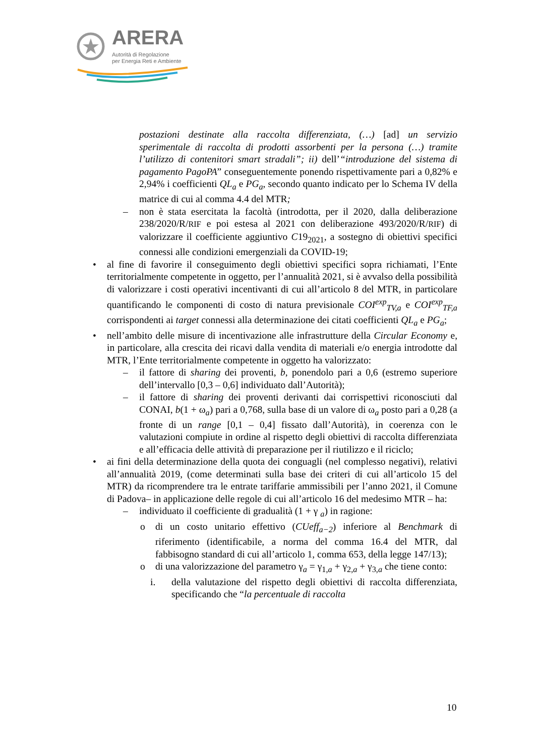ARERA
Autorità di Regolazione
per Energia Reti e Ambiente
postazioni destinate alla raccolta differenziata, (…) [ad] un servizio sperimentale di raccolta di prodotti assorbenti per la persona (…) tramite l’utilizzo di contenitori smart stradali”; ii) dell’“introduzione del sistema di pagamento PagoPA” conseguentemente ponendo rispettivamente pari a 0,82% e 2,94% i coefficienti QL<sub>a</sub> e PG<sub>a</sub>, secondo quanto indicato per lo Schema IV della matrice di cui al comma 4.4 del MTR;
– non è stata esercitata la facoltà (introdotta, per il 2020, dalla deliberazione 238/2020/R/RIF e poi estesa al 2021 con deliberazione 493/2020/R/RIF) di valorizzare il coefficiente aggiuntivo C19<sub>2021</sub>, a sostegno di obiettivi specifici connessi alle condizioni emergenziali da COVID-19;
• al fine di favorire il conseguimento degli obiettivi specifici sopra richiamati, l’Ente territorialmente competente in oggetto, per l’annualità 2021, si è avvalso della possibilità di valorizzare i costi operativi incentivanti di cui all’articolo 8 del MTR, in particolare quantificando le componenti di costo di natura previsionale COI<sup>exp</sup><sub>TV,a</sub> e COI<sup>exp</sup><sub>TF,a</sub> corrispondenti ai target connessi alla determinazione dei citati coefficienti QL<sub>a</sub> e PG<sub>a</sub>;
• nell’ambito delle misure di incentivazione alle infrastrutture della Circular Economy e, in particolare, alla crescita dei ricavi dalla vendita di materiali e/o energia introdotte dal MTR, l’Ente territorialmente competente in oggetto ha valorizzato:
– il fattore di sharing dei proventi, b, ponendolo pari a 0,6 (estremo superiore dell’intervallo [0,3 – 0,6] individuato dall’Autorità);
– il fattore di sharing dei proventi derivanti dai corrispettivi riconosciuti dal CONAI, b(1 + ω<sub>a</sub>) pari a 0,768, sulla base di un valore di ω<sub>a</sub> posto pari a 0,28 (a fronte di un range [0,1 – 0,4] fissato dall’Autorità), in coerenza con le valutazioni compiute in ordine al rispetto degli obiettivi di raccolta differenziata e all’efficacia delle attività di preparazione per il riutilizzo e il riciclo;
• ai fini della determinazione della quota dei conguagli (nel complesso negativi), relativi all’annualità 2019, (come determinati sulla base dei criteri di cui all’articolo 15 del MTR) da ricomprendere tra le entrate tariffarie ammissibili per l’anno 2021, il Comune di Padova– in applicazione delle regole di cui all’articolo 16 del medesimo MTR – ha:
– individuato il coefficiente di gradualità (1 + γ <sub>a</sub>) in ragione:
o di un costo unitario effettivo (CUeff<sub>a−2</sub>) inferiore al Benchmark di riferimento (identificabile, a norma del comma 16.4 del MTR, dal fabbisogno standard di cui all’articolo 1, comma 653, della legge 147/13);
o di una valorizzazione del parametro γ<sub>a</sub> = γ<sub>1,a</sub> + γ<sub>2,a</sub> + γ<sub>3,a</sub> che tiene conto:
i. della valutazione del rispetto degli obiettivi di raccolta differenziata, specificando che “la percentuale di raccolta
10